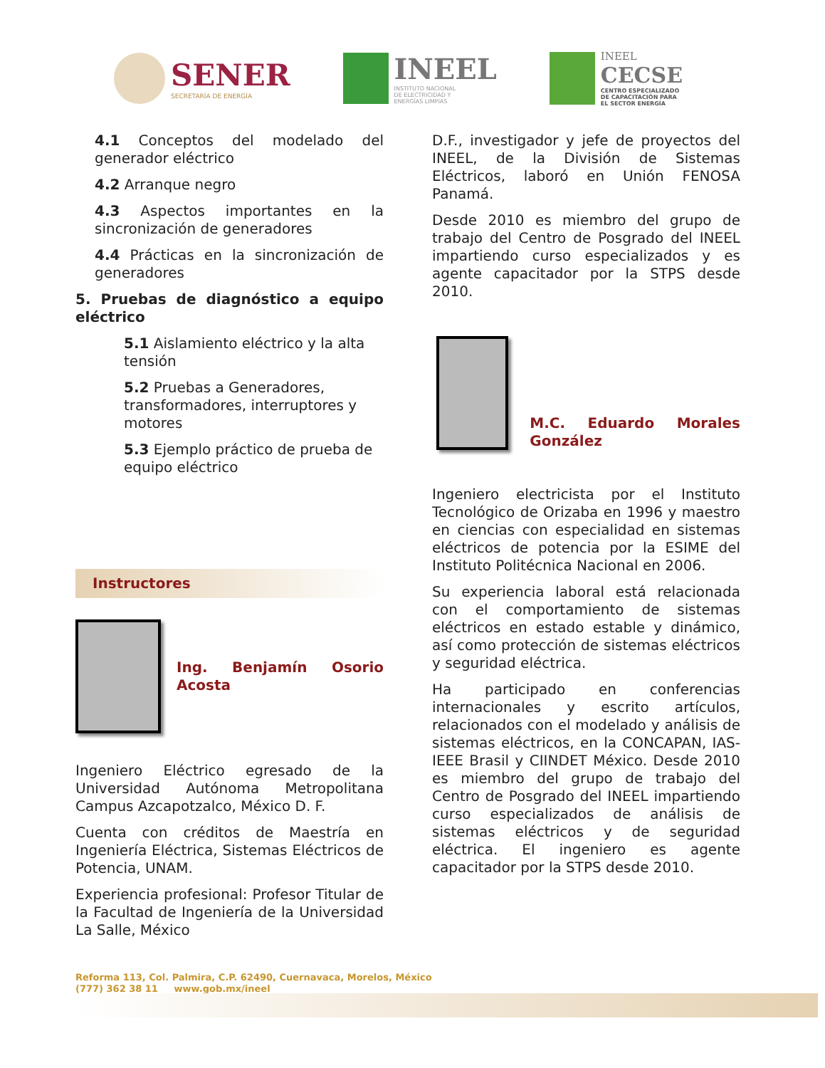SENER
SECRETARÍA DE ENERGÍA
INEEL
INSTITUTO NACIONAL
DE ELECTRICIDAD Y
ENERGÍAS LIMPIAS
INEEL
CECSE
CENTRO ESPECIALIZADO
DE CAPACITACIÓN PARA
EL SECTOR ENERGÍA
4.1 Conceptos del modelado del generador eléctrico
4.2 Arranque negro
4.3 Aspectos importantes en la sincronización de generadores
4.4 Prácticas en la sincronización de generadores
5. Pruebas de diagnóstico a equipo eléctrico
5.1 Aislamiento eléctrico y la alta tensión
5.2 Pruebas a Generadores, transformadores, interruptores y motores
5.3 Ejemplo práctico de prueba de equipo eléctrico
Instructores
Ing. Benjamín Osorio Acosta
Ingeniero Eléctrico egresado de la Universidad Autónoma Metropolitana Campus Azcapotzalco, México D. F.
Cuenta con créditos de Maestría en Ingeniería Eléctrica, Sistemas Eléctricos de Potencia, UNAM.
Experiencia profesional: Profesor Titular de la Facultad de Ingeniería de la Universidad La Salle, México
D.F., investigador y jefe de proyectos del INEEL, de la División de Sistemas Eléctricos, laboró en Unión FENOSA Panamá.
Desde 2010 es miembro del grupo de trabajo del Centro de Posgrado del INEEL impartiendo curso especializados y es agente capacitador por la STPS desde 2010.
M.C. Eduardo Morales González
Ingeniero electricista por el Instituto Tecnológico de Orizaba en 1996 y maestro en ciencias con especialidad en sistemas eléctricos de potencia por la ESIME del Instituto Politécnica Nacional en 2006.
Su experiencia laboral está relacionada con el comportamiento de sistemas eléctricos en estado estable y dinámico, así como protección de sistemas eléctricos y seguridad eléctrica.
Ha participado en conferencias internacionales y escrito artículos, relacionados con el modelado y análisis de sistemas eléctricos, en la CONCAPAN, IAS-IEEE Brasil y CIINDET México. Desde 2010 es miembro del grupo de trabajo del Centro de Posgrado del INEEL impartiendo curso especializados de análisis de sistemas eléctricos y de seguridad eléctrica. El ingeniero es agente capacitador por la STPS desde 2010.
Reforma 113, Col. Palmira, C.P. 62490, Cuernavaca, Morelos, México
(777) 362 38 11 www.gob.mx/ineel